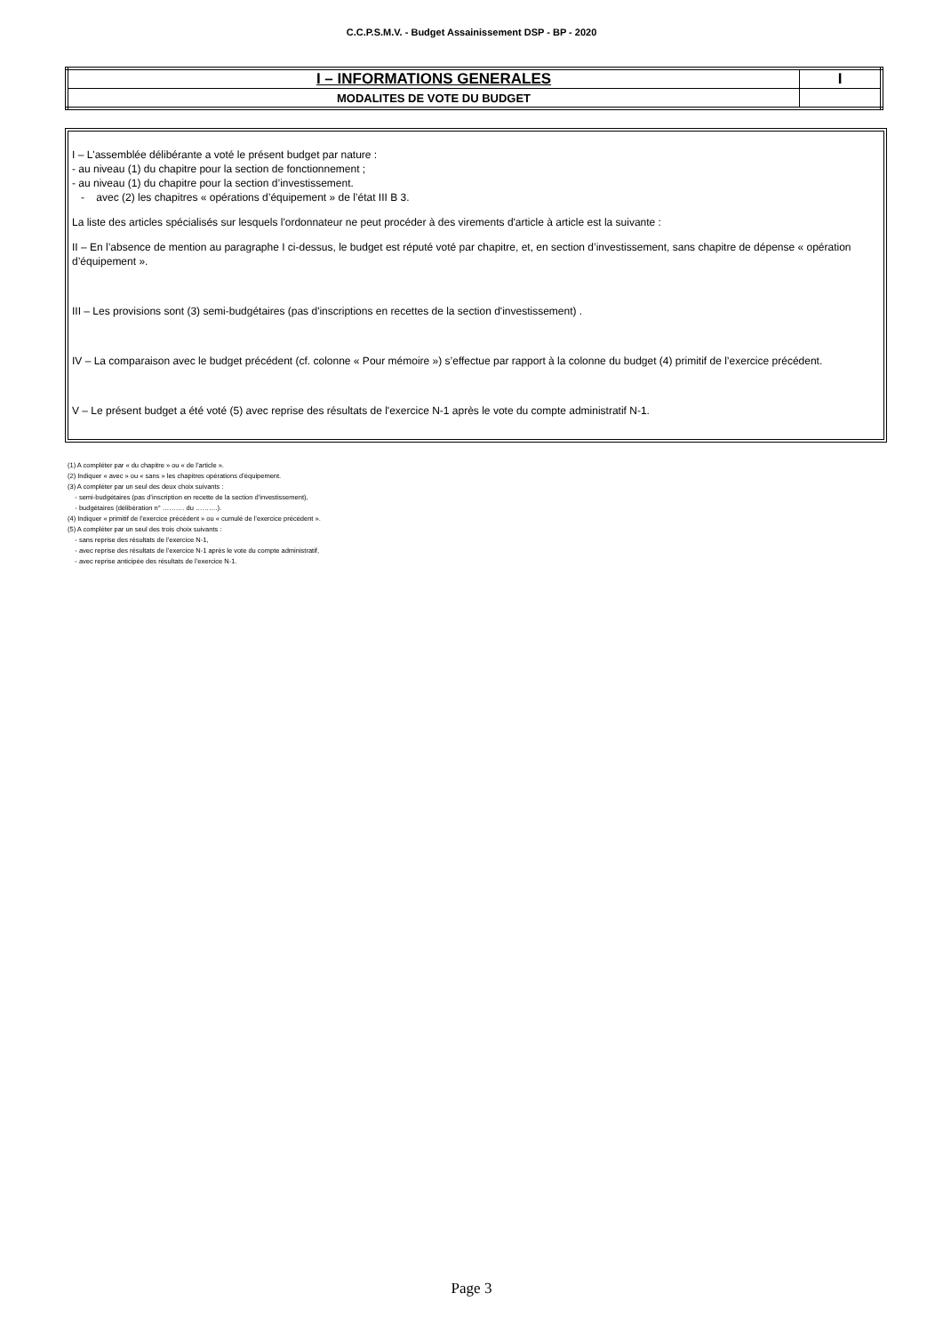C.C.P.S.M.V. - Budget Assainissement DSP - BP - 2020
| I – INFORMATIONS GENERALES | I |
| MODALITES DE VOTE DU BUDGET | |
I – L'assemblée délibérante a voté le présent budget par nature :
- au niveau (1) du chapitre pour la section de fonctionnement ;
- au niveau (1) du chapitre pour la section d’investissement.
- avec (2) les chapitres « opérations d’équipement » de l’état III B 3.
La liste des articles spécialisés sur lesquels l'ordonnateur ne peut procéder à des virements d'article à article est la suivante :
II – En l’absence de mention au paragraphe I ci-dessus, le budget est réputé voté par chapitre, et, en section d’investissement, sans chapitre de dépense « opération d’équipement ».
III – Les provisions sont (3) semi-budgétaires (pas d'inscriptions en recettes de la section d'investissement) .
IV – La comparaison avec le budget précédent (cf. colonne « Pour mémoire ») s’effectue par rapport à la colonne du budget (4) primitif de l’exercice précédent.
V – Le présent budget a été voté (5) avec reprise des résultats de l'exercice N-1 après le vote du compte administratif N-1.
(1) A compléter par « du chapitre » ou « de l’article ».
(2) Indiquer « avec » ou « sans » les chapitres opérations d’équipement.
(3) A compléter par un seul des deux choix suivants :
- semi-budgétaires (pas d’inscription en recette de la section d’investissement),
- budgétaires (délibération n° ………. du ……….).
(4) Indiquer « primitif de l’exercice précédent » ou « cumulé de l’exercice précédent ».
(5) A compléter par un seul des trois choix suivants :
- sans reprise des résultats de l’exercice N-1,
- avec reprise des résultats de l’exercice N-1 après le vote du compte administratif,
- avec reprise anticipée des résultats de l’exercice N-1.
Page 3